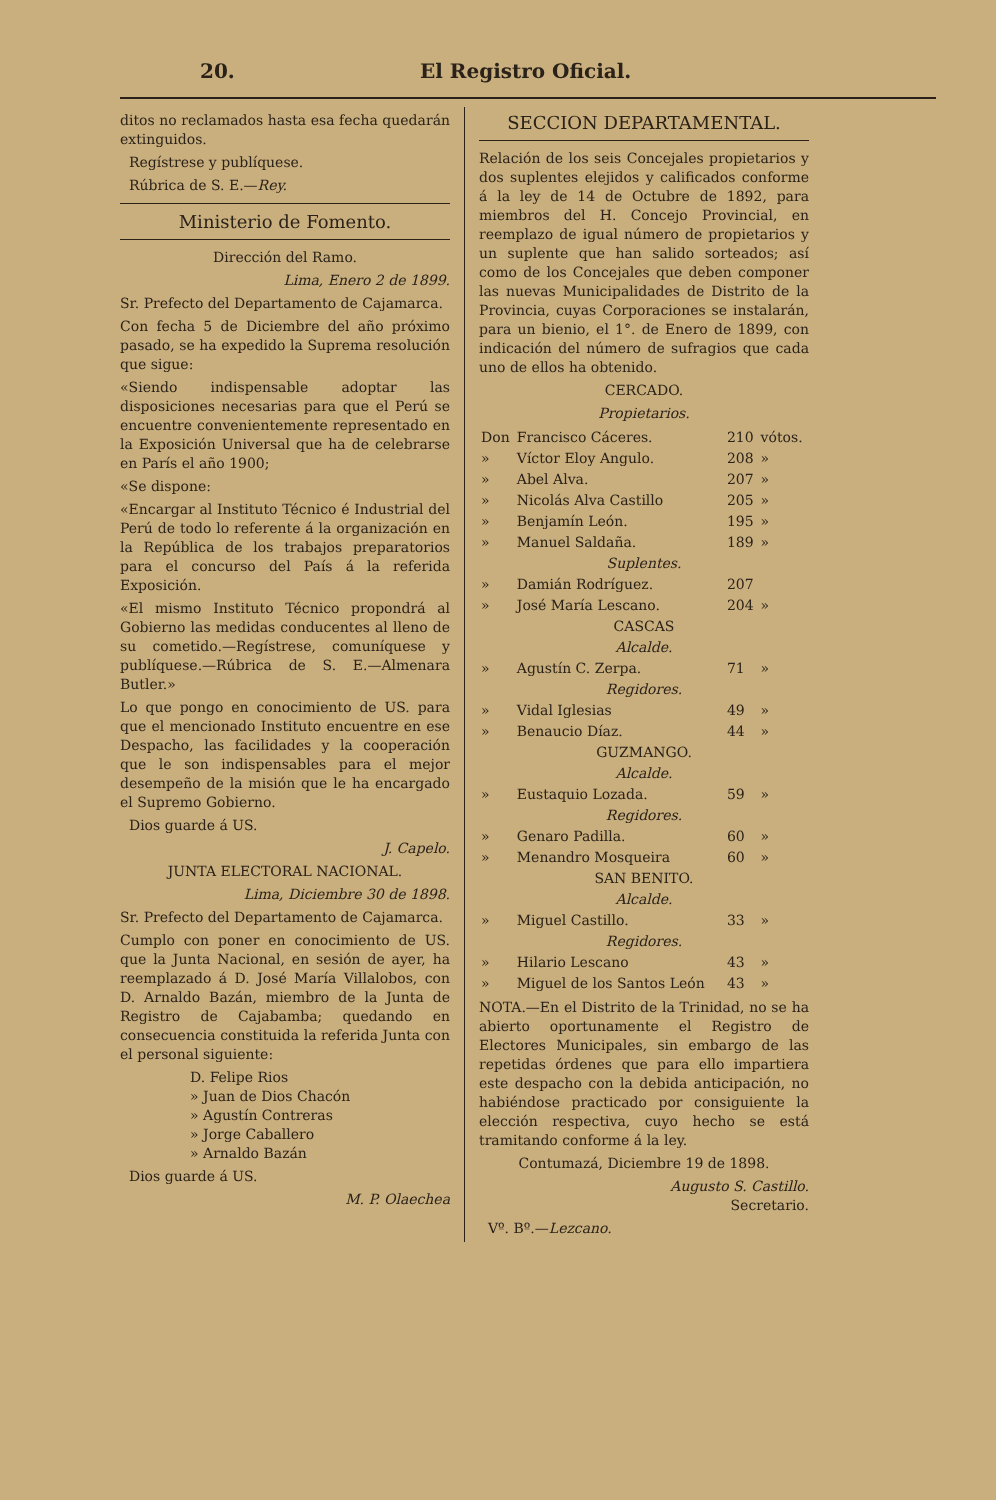20. El Registro Oficial.
ditos no reclamados hasta esa fecha quedarán extinguidos.
Regístrese y publíquese.
Rúbrica de S. E.—Rey.
Ministerio de Fomento.
Dirección del Ramo.
Lima, Enero 2 de 1899.
Sr. Prefecto del Departamento de Cajamarca.
Con fecha 5 de Diciembre del año próximo pasado, se ha expedido la Suprema resolución que sigue:
«Siendo indispensable adoptar las disposiciones necesarias para que el Perú se encuentre convenientemente representado en la Exposición Universal que ha de celebrarse en París el año 1900;
«Se dispone:
«Encargar al Instituto Técnico é Industrial del Perú de todo lo referente á la organización en la República de los trabajos preparatorios para el concurso del País á la referida Exposición.
«El mismo Instituto Técnico propondrá al Gobierno las medidas conducentes al lleno de su cometido.—Regístrese, comuníquese y publíquese.—Rúbrica de S. E.—Almenara Butler.»
Lo que pongo en conocimiento de US. para que el mencionado Instituto encuentre en ese Despacho, las facilidades y la cooperación que le son indispensables para el mejor desempeño de la misión que le ha encargado el Supremo Gobierno.
Dios guarde á US.
J. Capelo.
JUNTA ELECTORAL NACIONAL.
Lima, Diciembre 30 de 1898.
Sr. Prefecto del Departamento de Cajamarca.
Cumplo con poner en conocimiento de US. que la Junta Nacional, en sesión de ayer, ha reemplazado á D. José María Villalobos, con D. Arnaldo Bazán, miembro de la Junta de Registro de Cajabamba; quedando en consecuencia constituida la referida Junta con el personal siguiente:
D. Felipe Rios
» Juan de Dios Chacón
» Agustín Contreras
» Jorge Caballero
» Arnaldo Bazán
Dios guarde á US.
M. P. Olaechea
SECCION DEPARTAMENTAL.
Relación de los seis Concejales propietarios y dos suplentes elejidos y calificados conforme á la ley de 14 de Octubre de 1892, para miembros del H. Concejo Provincial, en reemplazo de igual número de propietarios y un suplente que han salido sorteados; así como de los Concejales que deben componer las nuevas Municipalidades de Distrito de la Provincia, cuyas Corporaciones se instalarán, para un bienio, el 1°. de Enero de 1899, con indicación del número de sufragios que cada uno de ellos ha obtenido.
CERCADO.
Propietarios.
| Don | Francisco Cáceres. | 210 | vótos. |
| » | Víctor Eloy Angulo. | 208 | » |
| » | Abel Alva. | 207 | » |
| » | Nicolás Alva Castillo | 205 | » |
| » | Benjamín León. | 195 | » |
| » | Manuel Saldaña. | 189 | » |
| Suplentes. | | | |
| » | Damián Rodríguez. | 207 | |
| » | José María Lescano. | 204 | » |
| CASCAS | | | |
| Alcalde. | | | |
| » | Agustín C. Zerpa. | 71 | » |
| Regidores. | | | |
| » | Vidal Iglesias | 49 | » |
| » | Benaucio Díaz. | 44 | » |
| GUZMANGO. | | | |
| Alcalde. | | | |
| » | Eustaquio Lozada. | 59 | » |
| Regidores. | | | |
| » | Genaro Padilla. | 60 | » |
| » | Menandro Mosqueira | 60 | » |
| SAN BENITO. | | | |
| Alcalde. | | | |
| » | Miguel Castillo. | 33 | » |
| Regidores. | | | |
| » | Hilario Lescano | 43 | » |
| » | Miguel de los Santos León | 43 | » |
NOTA.—En el Distrito de la Trinidad, no se ha abierto oportunamente el Registro de Electores Municipales, sin embargo de las repetidas órdenes que para ello impartiera este despacho con la debida anticipación, no habiéndose practicado por consiguiente la elección respectiva, cuyo hecho se está tramitando conforme á la ley.
Contumazá, Diciembre 19 de 1898.
Augusto S. Castillo.
Secretario.
Vº. Bº.—Lezcano.